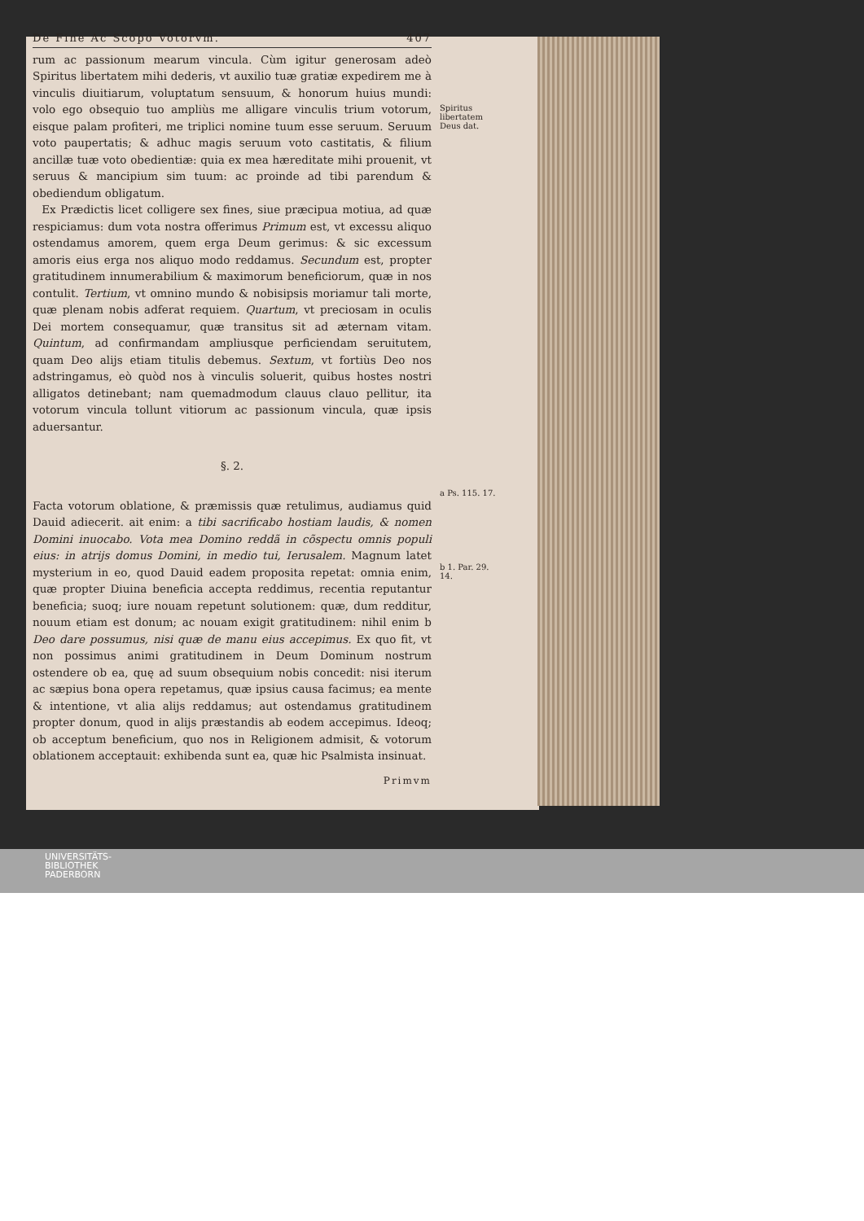De Fine Ac Scopo Votorvm. 407
rum ac passionum mearum vincula. Cùm igitur generosam adeò Spiritus libertatem mihi dederis, vt auxilio tuæ gratiæ expedirem me à vinculis diuitiarum, voluptatum sensuum, & honorum huius mundi: volo ego obsequio tuo ampliùs me alligare vinculis trium votorum, eisque palam profiteri, me triplici nomine tuum esse seruum. Seruum voto paupertatis; & adhuc magis seruum voto castitatis, & filium ancillæ tuæ voto obedientiæ: quia ex mea hæreditate mihi prouenit, vt seruus & mancipium sim tuum: ac proinde ad tibi parendum & obediendum obligatum.
Ex Prædictis licet colligere sex fines, siue præcipua motiua, ad quæ respiciamus: dum vota nostra offerimus Primum est, vt excessu aliquo ostendamus amorem, quem erga Deum gerimus: & sic excessum amoris eius erga nos aliquo modo reddamus. Secundum est, propter gratitudinem innumerabilium & maximorum beneficiorum, quæ in nos contulit. Tertium, vt omnino mundo & nobisipsis moriamur tali morte, quæ plenam nobis adferat requiem. Quartum, vt preciosam in oculis Dei mortem consequamur, quæ transitus sit ad æternam vitam. Quintum, ad confirmandam ampliusque perficiendam seruitutem, quam Deo alijs etiam titulis debemus. Sextum, vt fortiùs Deo nos adstringamus, eò quòd nos à vinculis soluerit, quibus hostes nostri alligatos detinebant; nam quemadmodum clauus clauo pellitur, ita votorum vincula tollunt vitiorum ac passionum vincula, quæ ipsis aduersantur.
§. 2.
Facta votorum oblatione, & præmissis quæ retulimus, audiamus quid Dauid adiecerit. ait enim: a tibi sacrificabo hostiam laudis, & nomen Domini inuocabo. Vota mea Domino reddã in cõspectu omnis populi eius: in atrijs domus Domini, in medio tui, Ierusalem. Magnum latet mysterium in eo, quod Dauid eadem proposita repetat: omnia enim, quæ propter Diuina beneficia accepta reddimus, recentia reputantur beneficia; suoq; iure nouam repetunt solutionem: quæ, dum redditur, nouum etiam est donum; ac nouam exigit gratitudinem: nihil enim b Deo dare possumus, nisi quæ de manu eius accepimus. Ex quo fit, vt non possimus animi gratitudinem in Deum Dominum nostrum ostendere ob ea, quę ad suum obsequium nobis concedit: nisi iterum ac sæpius bona opera repetamus, quæ ipsius causa facimus; ea mente & intentione, vt alia alijs reddamus; aut ostendamus gratitudinem propter donum, quod in alijs præstandis ab eodem accepimus. Ideoq; ob acceptum beneficium, quo nos in Religionem admisit, & votorum oblationem acceptauit: exhibenda sunt ea, quæ hic Psalmista insinuat.
Primvm
Spiritus libertatem Deus dat.
a Ps. 115. 17.
b 1. Par. 29. 14.
UNIVERSITÄTS-
BIBLIOTHEK
PADERBORN